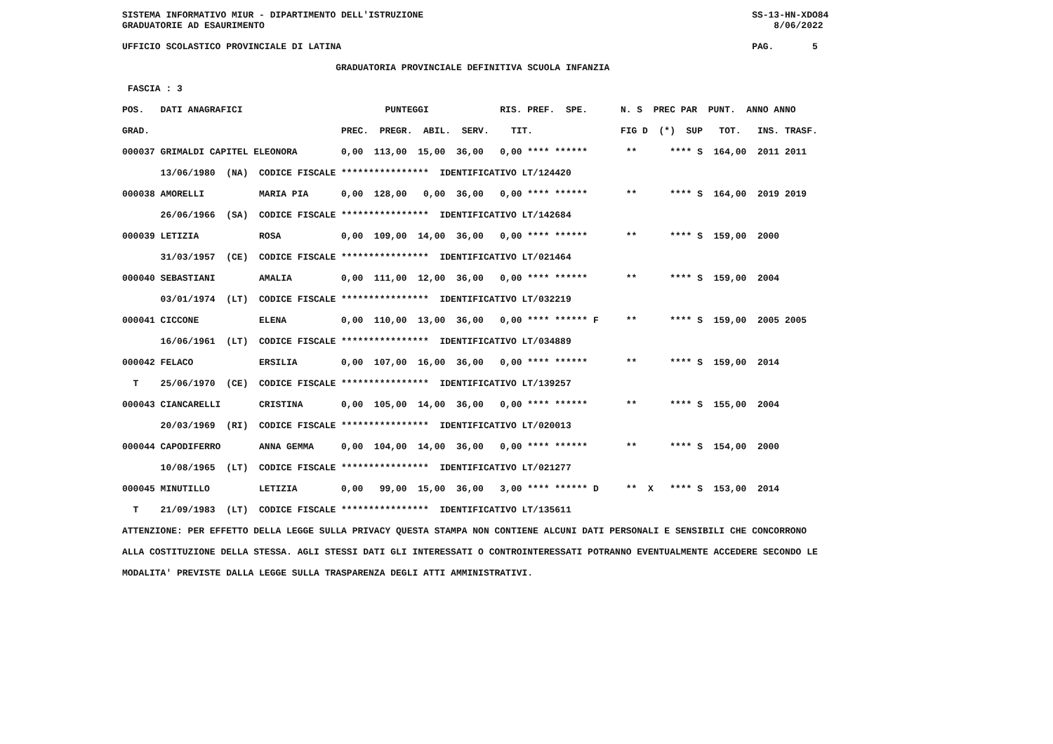SISTEMA INFORMATIVO MIUR - DIPARTIMENTO DELL'ISTRUZIONE                                                            SS-13-HN-XDO84
GRADUATORIE AD ESAURIMENTO                                                                                             8/06/2022

UFFICIO SCOLASTICO PROVINCIALE DI LATINA                                                                           PAG.       5

                                       GRADUATORIA PROVINCIALE DEFINITIVA SCUOLA INFANZIA

 FASCIA : 3

POS.   DATI ANAGRAFICI                          PUNTEGGI             RIS. PREF.  SPE.      N. S  PREC PAR  PUNT.  ANNO ANNO

GRAD.                                   PREC.  PREGR.  ABIL.  SERV.    TIT.                FIG D  (*)  SUP   TOT.   INS. TRASF.

000037 GRIMALDI CAPITEL ELEONORA        0,00  113,00  15,00  36,00   0,00 **** ******       **      **** S  164,00  2011 2011

       13/06/1980  (NA)  CODICE FISCALE ****************  IDENTIFICATIVO LT/124420

000038 AMORELLI          MARIA PIA      0,00  128,00   0,00  36,00   0,00 **** ******       **      **** S  164,00  2019 2019

       26/06/1966  (SA)  CODICE FISCALE ****************  IDENTIFICATIVO LT/142684

000039 LETIZIA           ROSA           0,00  109,00  14,00  36,00   0,00 **** ******       **      **** S  159,00  2000

       31/03/1957  (CE)  CODICE FISCALE ****************  IDENTIFICATIVO LT/021464

000040 SEBASTIANI        AMALIA         0,00  111,00  12,00  36,00   0,00 **** ******       **      **** S  159,00  2004

       03/01/1974  (LT)  CODICE FISCALE ****************  IDENTIFICATIVO LT/032219

000041 CICCONE           ELENA          0,00  110,00  13,00  36,00   0,00 **** ****** F     **      **** S  159,00  2005 2005

       16/06/1961  (LT)  CODICE FISCALE ****************  IDENTIFICATIVO LT/034889

000042 FELACO            ERSILIA        0,00  107,00  16,00  36,00   0,00 **** ******       **      **** S  159,00  2014

  T    25/06/1970  (CE)  CODICE FISCALE ****************  IDENTIFICATIVO LT/139257

000043 CIANCARELLI       CRISTINA       0,00  105,00  14,00  36,00   0,00 **** ******       **      **** S  155,00  2004

       20/03/1969  (RI)  CODICE FISCALE ****************  IDENTIFICATIVO LT/020013

000044 CAPODIFERRO       ANNA GEMMA     0,00  104,00  14,00  36,00   0,00 **** ******       **      **** S  154,00  2000

       10/08/1965  (LT)  CODICE FISCALE ****************  IDENTIFICATIVO LT/021277

000045 MINUTILLO         LETIZIA        0,00   99,00  15,00  36,00   3,00 **** ****** D     **  X   **** S  153,00  2014

  T    21/09/1983  (LT)  CODICE FISCALE ****************  IDENTIFICATIVO LT/135611

ATTENZIONE: PER EFFETTO DELLA LEGGE SULLA PRIVACY QUESTA STAMPA NON CONTIENE ALCUNI DATI PERSONALI E SENSIBILI CHE CONCORRONO

ALLA COSTITUZIONE DELLA STESSA. AGLI STESSI DATI GLI INTERESSATI O CONTROINTERESSATI POTRANNO EVENTUALMENTE ACCEDERE SECONDO LE

MODALITA' PREVISTE DALLA LEGGE SULLA TRASPARENZA DEGLI ATTI AMMINISTRATIVI.